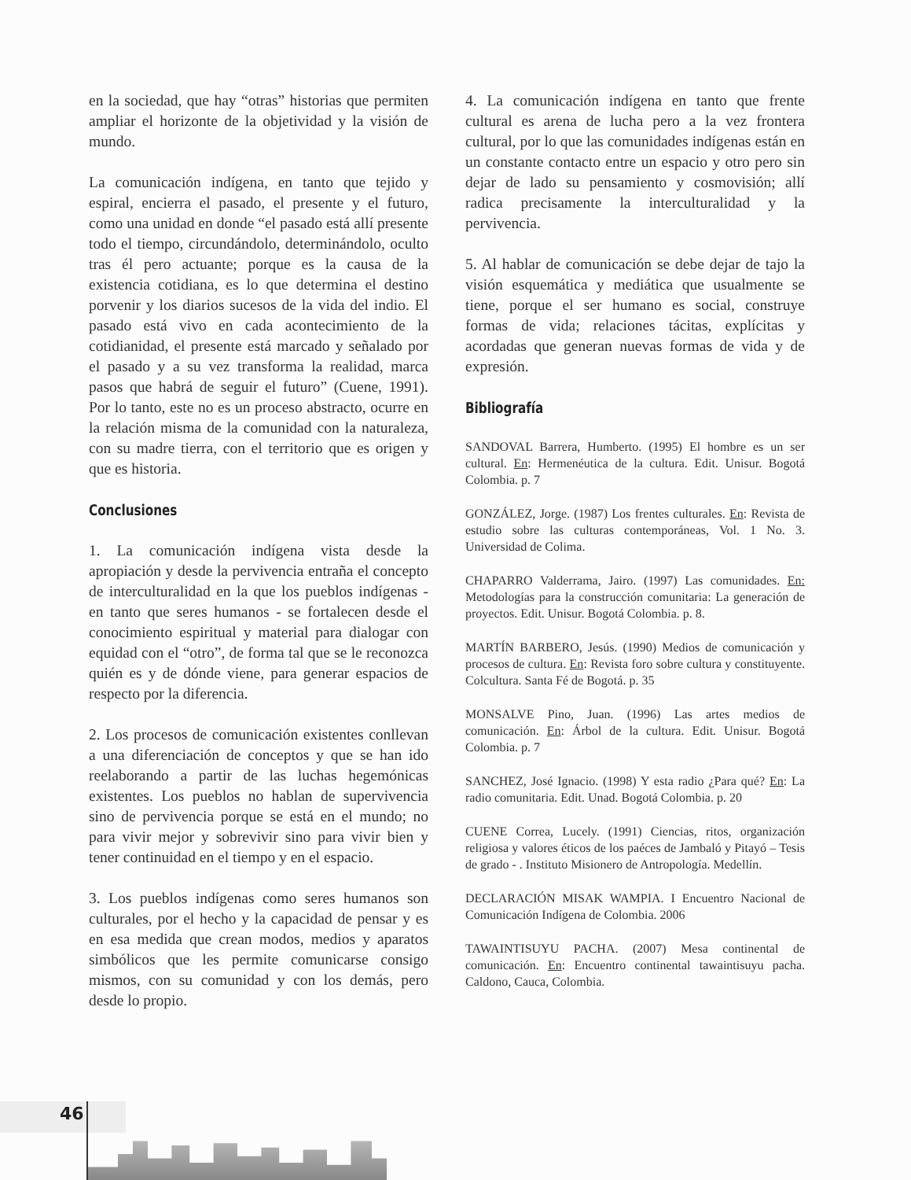en la sociedad, que hay “otras” historias que permiten ampliar el horizonte de la objetividad y la visión de mundo.
La comunicación indígena, en tanto que tejido y espiral, encierra el pasado, el presente y el futuro, como una unidad en donde “el pasado está allí presente todo el tiempo, circundándolo, determinándolo, oculto tras él pero actuante; porque es la causa de la existencia cotidiana, es lo que determina el destino porvenir y los diarios sucesos de la vida del indio. El pasado está vivo en cada acontecimiento de la cotidianidad, el presente está marcado y señalado por el pasado y a su vez transforma la realidad, marca pasos que habrá de seguir el futuro” (Cuene, 1991). Por lo tanto, este no es un proceso abstracto, ocurre en la relación misma de la comunidad con la naturaleza, con su madre tierra, con el territorio que es origen y que es historia.
Conclusiones
1. La comunicación indígena vista desde la apropiación y desde la pervivencia entraña el concepto de interculturalidad en la que los pueblos indígenas - en tanto que seres humanos - se fortalecen desde el conocimiento espiritual y material para dialogar con equidad con el “otro”, de forma tal que se le reconozca quién es y de dónde viene, para generar espacios de respecto por la diferencia.
2. Los procesos de comunicación existentes conllevan a una diferenciación de conceptos y que se han ido reelaborando a partir de las luchas hegemónicas existentes. Los pueblos no hablan de supervivencia sino de pervivencia porque se está en el mundo; no para vivir mejor y sobrevivir sino para vivir bien y tener continuidad en el tiempo y en el espacio.
3. Los pueblos indígenas como seres humanos son culturales, por el hecho y la capacidad de pensar y es en esa medida que crean modos, medios y aparatos simbólicos que les permite comunicarse consigo mismos, con su comunidad y con los demás, pero desde lo propio.
4. La comunicación indígena en tanto que frente cultural es arena de lucha pero a la vez frontera cultural, por lo que las comunidades indígenas están en un constante contacto entre un espacio y otro pero sin dejar de lado su pensamiento y cosmovisión; allí radica precisamente la interculturalidad y la pervivencia.
5. Al hablar de comunicación se debe dejar de tajo la visión esquemática y mediática que usualmente se tiene, porque el ser humano es social, construye formas de vida; relaciones tácitas, explícitas y acordadas que generan nuevas formas de vida y de expresión.
Bibliografía
SANDOVAL Barrera, Humberto. (1995) El hombre es un ser cultural. En: Hermenéutica de la cultura. Edit. Unisur. Bogotá Colombia. p. 7
GONZÁLEZ, Jorge. (1987) Los frentes culturales. En: Revista de estudio sobre las culturas contemporáneas, Vol. 1 No. 3. Universidad de Colima.
CHAPARRO Valderrama, Jairo. (1997) Las comunidades. En: Metodologías para la construcción comunitaria: La generación de proyectos. Edit. Unisur. Bogotá Colombia. p. 8.
MARTÍN BARBERO, Jesús. (1990) Medios de comunicación y procesos de cultura. En: Revista foro sobre cultura y constituyente. Colcultura. Santa Fé de Bogotá. p. 35
MONSALVE Pino, Juan. (1996) Las artes medios de comunicación. En: Árbol de la cultura. Edit. Unisur. Bogotá Colombia. p. 7
SANCHEZ, José Ignacio. (1998) Y esta radio ¿Para qué? En: La radio comunitaria. Edit. Unad. Bogotá Colombia. p. 20
CUENE Correa, Lucely. (1991) Ciencias, ritos, organización religiosa y valores éticos de los paéces de Jambaló y Pitayó – Tesis de grado - . Instituto Misionero de Antropología. Medellín.
DECLARACIÓN MISAK WAMPIA. I Encuentro Nacional de Comunicación Indígena de Colombia. 2006
TAWAINTISUYU PACHA. (2007) Mesa continental de comunicación. En: Encuentro continental tawaintisuyu pacha. Caldono, Cauca, Colombia.
46